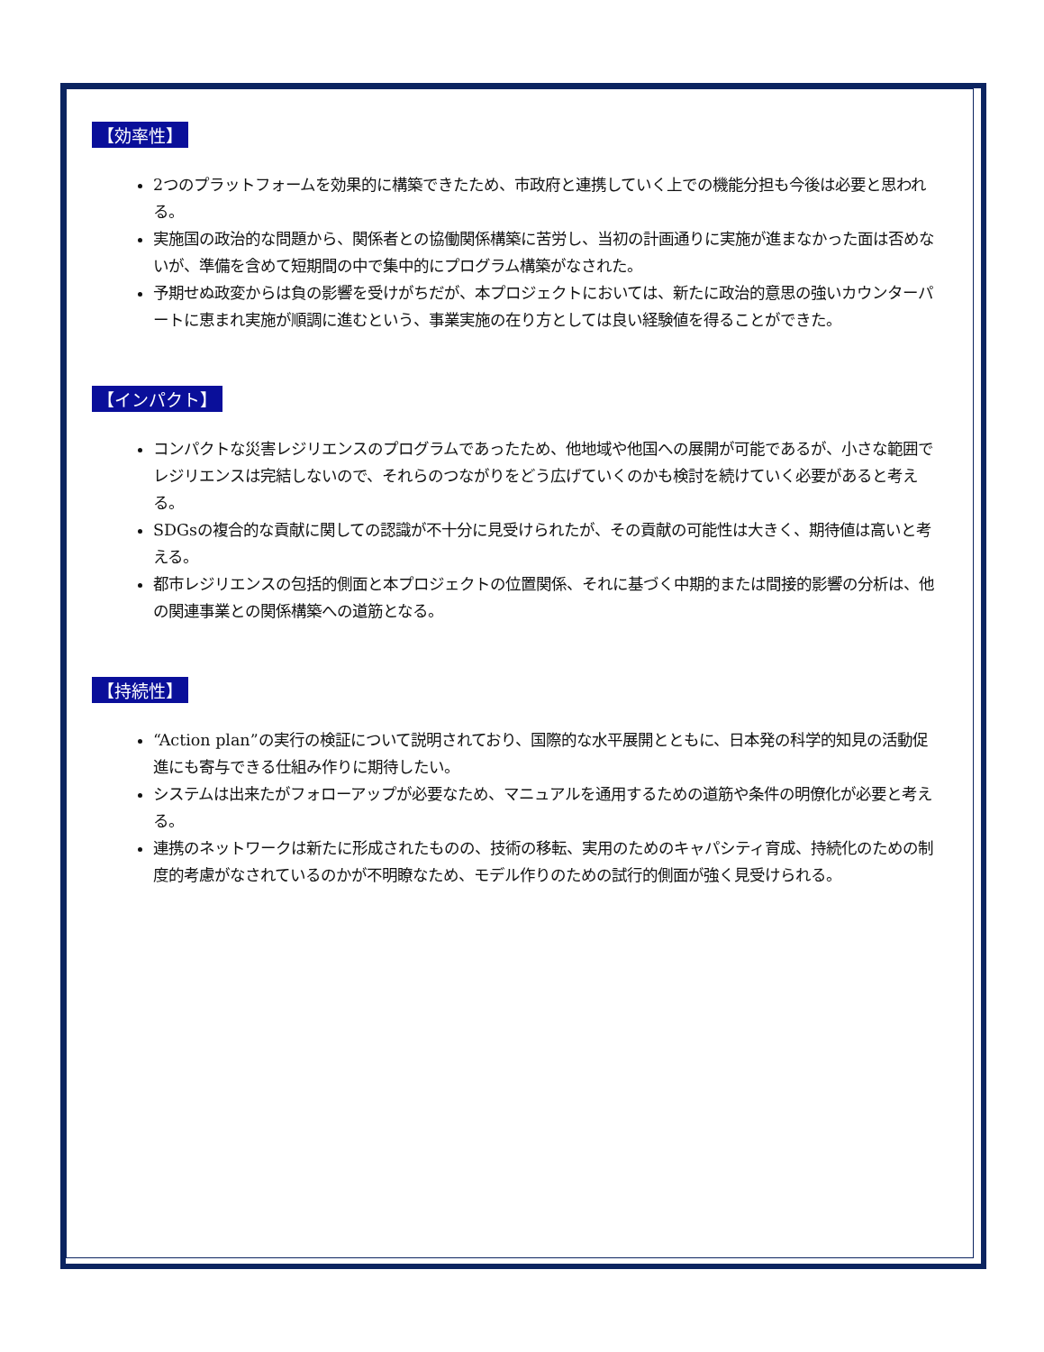【効率性】
2つのプラットフォームを効果的に構築できたため、市政府と連携していく上での機能分担も今後は必要と思われる。
実施国の政治的な問題から、関係者との協働関係構築に苦労し、当初の計画通りに実施が進まなかった面は否めないが、準備を含めて短期間の中で集中的にプログラム構築がなされた。
予期せぬ政変からは負の影響を受けがちだが、本プロジェクトにおいては、新たに政治的意思の強いカウンターパートに恵まれ実施が順調に進むという、事業実施の在り方としては良い経験値を得ることができた。
【インパクト】
コンパクトな災害レジリエンスのプログラムであったため、他地域や他国への展開が可能であるが、小さな範囲でレジリエンスは完結しないので、それらのつながりをどう広げていくのかも検討を続けていく必要があると考える。
SDGsの複合的な貢献に関しての認識が不十分に見受けられたが、その貢献の可能性は大きく、期待値は高いと考える。
都市レジリエンスの包括的側面と本プロジェクトの位置関係、それに基づく中期的または間接的影響の分析は、他の関連事業との関係構築への道筋となる。
【持続性】
“Action plan”の実行の検証について説明されており、国際的な水平展開とともに、日本発の科学的知見の活動促進にも寄与できる仕組み作りに期待したい。
システムは出来たがフォローアップが必要なため、マニュアルを通用するための道筋や条件の明僚化が必要と考える。
連携のネットワークは新たに形成されたものの、技術の移転、実用のためのキャパシティ育成、持続化のための制度的考慮がなされているのかが不明瞭なため、モデル作りのための試行的側面が強く見受けられる。